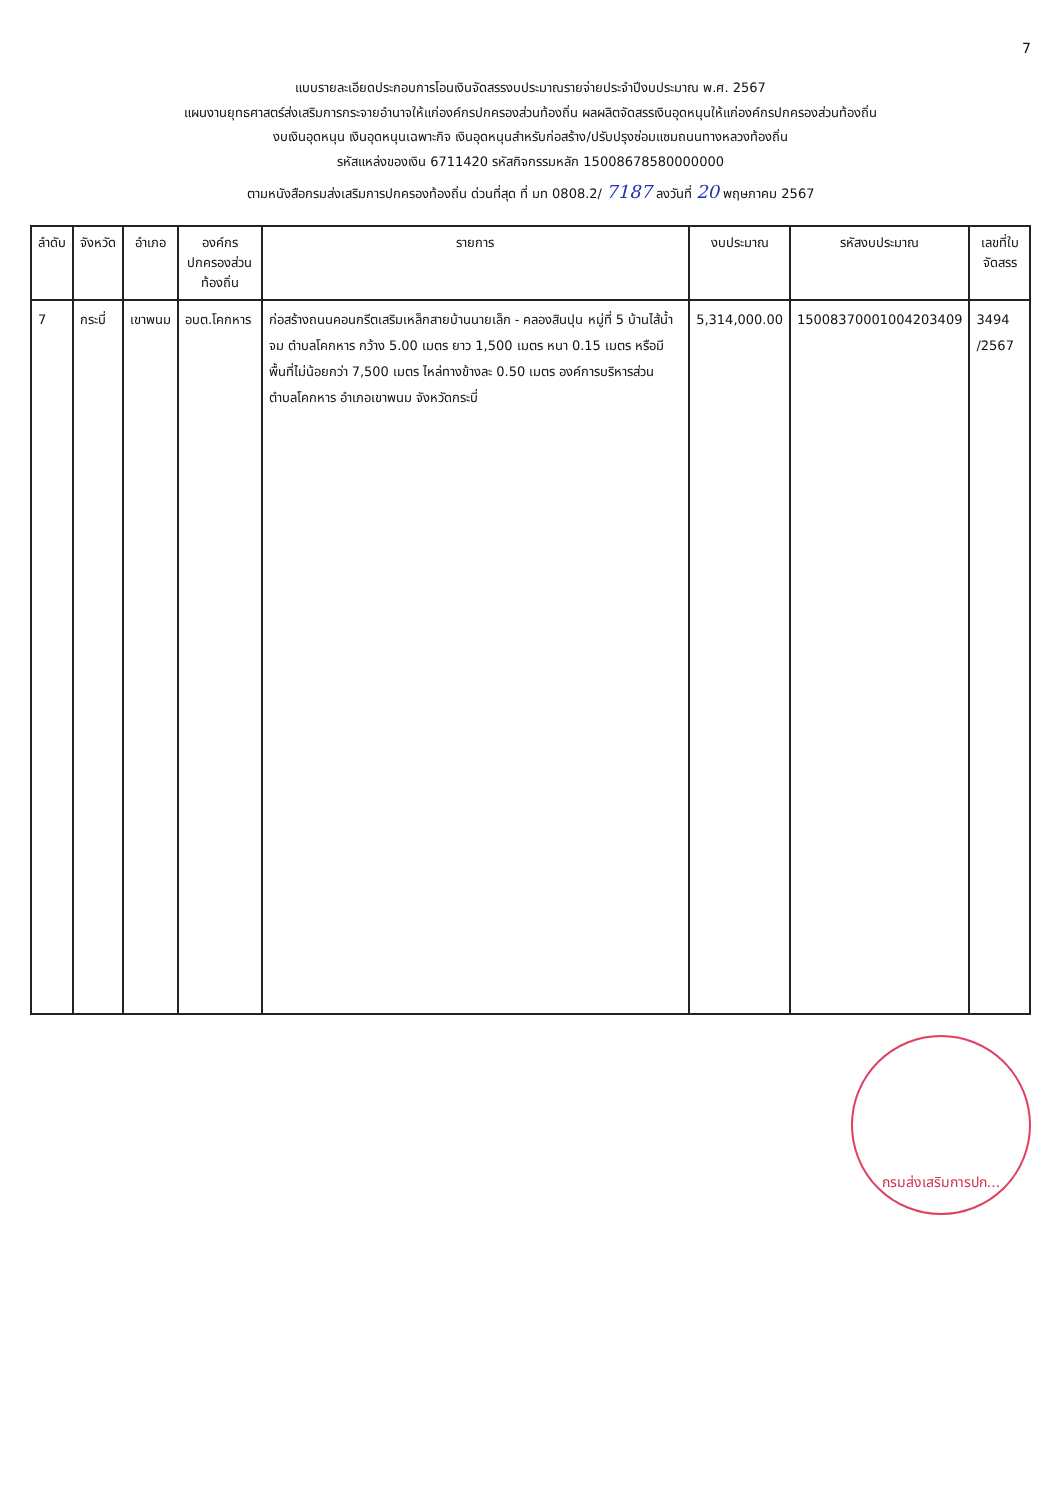7
แบบรายละเอียดประกอบการโอนเงินจัดสรรงบประมาณรายจ่ายประจำปีงบประมาณ พ.ศ. 2567
แผนงานยุทธศาสตร์ส่งเสริมการกระจายอำนาจให้แก่องค์กรปกครองส่วนท้องถิ่น ผลผลิตจัดสรรเงินอุดหนุนให้แก่องค์กรปกครองส่วนท้องถิ่น
งบเงินอุดหนุน เงินอุดหนุนเฉพาะกิจ เงินอุดหนุนสำหรับก่อสร้าง/ปรับปรุงซ่อมแซมถนนทางหลวงท้องถิ่น
รหัสแหล่งของเงิน 6711420 รหัสกิจกรรมหลัก 15008678580000000
ตามหนังสือกรมส่งเสริมการปกครองท้องถิ่น ด่วนที่สุด ที่ มท 0808.2/ 7187 ลงวันที่ 20 พฤษภาคม 2567
| ลำดับ | จังหวัด | อำเภอ | องค์กรปกครองส่วนท้องถิ่น | รายการ | งบประมาณ | รหัสงบประมาณ | เลขที่ใบจัดสรร |
| --- | --- | --- | --- | --- | --- | --- | --- |
| 7 | กระบี่ | เขาพนม | อบต.โคกหาร | ก่อสร้างถนนคอนกรีตเสริมเหล็กสายบ้านนายเล็ก - คลองสินปุน หมู่ที่ 5 บ้านไส้น้ำจม ตำบลโคกหาร กว้าง 5.00 เมตร ยาว 1,500 เมตร หนา 0.15 เมตร หรือมีพื้นที่ไม่น้อยกว่า 7,500 เมตร ไหล่ทางข้างละ 0.50 เมตร องค์การบริหารส่วนตำบลโคกหาร อำเภอเขาพนม จังหวัดกระบี่ | 5,314,000.00 | 15008370001004203409 | 3494 /2567 |
กรมส่งเสริมการปก...